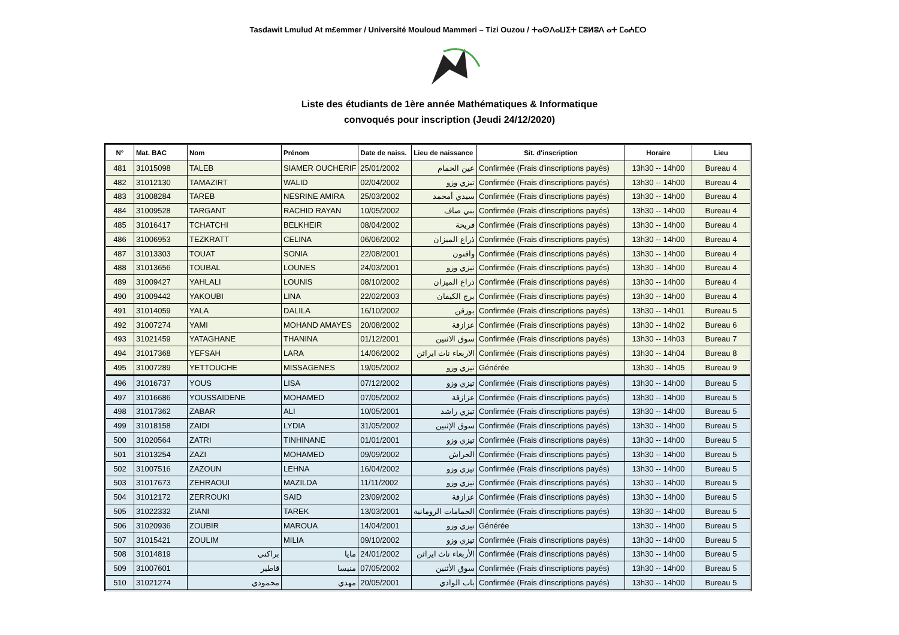Tasdawit Lmulud At m£emmer / Université Mouloud Mammeri – Tizi Ouzou / ⵜⴰⵙⴷⴰⵡⵉⵜ ⵎⵓⵍⵓⴷ ⴰⵜ ⵎⴰⵄⵎⵔ
Liste des étudiants de 1ère année Mathématiques & Informatique
convoqués pour inscription (Jeudi 24/12/2020)
| N° | Mat. BAC | Nom | Prénom | Date de naiss. | Lieu de naissance | Sit. d'inscription | Horaire | Lieu |
| --- | --- | --- | --- | --- | --- | --- | --- | --- |
| 481 | 31015098 | TALEB | SIAMER OUCHERIF | 25/01/2002 | عين الحمام | Confirmée (Frais d'inscriptions payés) | 13h30 -- 14h00 | Bureau 4 |
| 482 | 31012130 | TAMAZIRT | WALID | 02/04/2002 | تيزي وزو | Confirmée (Frais d'inscriptions payés) | 13h30 -- 14h00 | Bureau 4 |
| 483 | 31008284 | TAREB | NESRINE AMIRA | 25/03/2002 | سيدي أمحمد | Confirmée (Frais d'inscriptions payés) | 13h30 -- 14h00 | Bureau 4 |
| 484 | 31009528 | TARGANT | RACHID RAYAN | 10/05/2002 | بني صاف | Confirmée (Frais d'inscriptions payés) | 13h30 -- 14h00 | Bureau 4 |
| 485 | 31016417 | TCHATCHI | BELKHEIR | 08/04/2002 | فريحة | Confirmée (Frais d'inscriptions payés) | 13h30 -- 14h00 | Bureau 4 |
| 486 | 31006953 | TEZKRATT | CELINA | 06/06/2002 | ذراع الميزان | Confirmée (Frais d'inscriptions payés) | 13h30 -- 14h00 | Bureau 4 |
| 487 | 31013303 | TOUAT | SONIA | 22/08/2001 | واقنون | Confirmée (Frais d'inscriptions payés) | 13h30 -- 14h00 | Bureau 4 |
| 488 | 31013656 | TOUBAL | LOUNES | 24/03/2001 | تيزي وزو | Confirmée (Frais d'inscriptions payés) | 13h30 -- 14h00 | Bureau 4 |
| 489 | 31009427 | YAHLALI | LOUNIS | 08/10/2002 | ذراع الميزان | Confirmée (Frais d'inscriptions payés) | 13h30 -- 14h00 | Bureau 4 |
| 490 | 31009442 | YAKOUBI | LINA | 22/02/2003 | برج الكيفان | Confirmée (Frais d'inscriptions payés) | 13h30 -- 14h00 | Bureau 4 |
| 491 | 31014059 | YALA | DALILA | 16/10/2002 | بوزقن | Confirmée (Frais d'inscriptions payés) | 13h30 -- 14h01 | Bureau 5 |
| 492 | 31007274 | YAMI | MOHAND AMAYES | 20/08/2002 | عزازقة | Confirmée (Frais d'inscriptions payés) | 13h30 -- 14h02 | Bureau 6 |
| 493 | 31021459 | YATAGHANE | THANINA | 01/12/2001 | سوق الاثنين | Confirmée (Frais d'inscriptions payés) | 13h30 -- 14h03 | Bureau 7 |
| 494 | 31017368 | YEFSAH | LARA | 14/06/2002 | الاربعاء ناث ايراثن | Confirmée (Frais d'inscriptions payés) | 13h30 -- 14h04 | Bureau 8 |
| 495 | 31007289 | YETTOUCHE | MISSAGENES | 19/05/2002 | تيزي وزو | Générée | 13h30 -- 14h05 | Bureau 9 |
| 496 | 31016737 | YOUS | LISA | 07/12/2002 | تيزي وزو | Confirmée (Frais d'inscriptions payés) | 13h30 -- 14h00 | Bureau 5 |
| 497 | 31016686 | YOUSSAIDENE | MOHAMED | 07/05/2002 | عزازقة | Confirmée (Frais d'inscriptions payés) | 13h30 -- 14h00 | Bureau 5 |
| 498 | 31017362 | ZABAR | ALI | 10/05/2001 | تيزي راشد | Confirmée (Frais d'inscriptions payés) | 13h30 -- 14h00 | Bureau 5 |
| 499 | 31018158 | ZAIDI | LYDIA | 31/05/2002 | سوق الإثنين | Confirmée (Frais d'inscriptions payés) | 13h30 -- 14h00 | Bureau 5 |
| 500 | 31020564 | ZATRI | TINHINANE | 01/01/2001 | تيزي وزو | Confirmée (Frais d'inscriptions payés) | 13h30 -- 14h00 | Bureau 5 |
| 501 | 31013254 | ZAZI | MOHAMED | 09/09/2002 | الحراش | Confirmée (Frais d'inscriptions payés) | 13h30 -- 14h00 | Bureau 5 |
| 502 | 31007516 | ZAZOUN | LEHNA | 16/04/2002 | تيزي وزو | Confirmée (Frais d'inscriptions payés) | 13h30 -- 14h00 | Bureau 5 |
| 503 | 31017673 | ZEHRAOUI | MAZILDA | 11/11/2002 | تيزي وزو | Confirmée (Frais d'inscriptions payés) | 13h30 -- 14h00 | Bureau 5 |
| 504 | 31012172 | ZERROUKI | SAID | 23/09/2002 | عزازقة | Confirmée (Frais d'inscriptions payés) | 13h30 -- 14h00 | Bureau 5 |
| 505 | 31022332 | ZIANI | TAREK | 13/03/2001 | الحمامات الرومانية | Confirmée (Frais d'inscriptions payés) | 13h30 -- 14h00 | Bureau 5 |
| 506 | 31020936 | ZOUBIR | MAROUA | 14/04/2001 | تيزي وزو | Générée | 13h30 -- 14h00 | Bureau 5 |
| 507 | 31015421 | ZOULIM | MILIA | 09/10/2002 | تيزي وزو | Confirmée (Frais d'inscriptions payés) | 13h30 -- 14h00 | Bureau 5 |
| 508 | 31014819 | براكني | مايا | 24/01/2002 | الأربعاء ناث ايراثن | Confirmée (Frais d'inscriptions payés) | 13h30 -- 14h00 | Bureau 5 |
| 509 | 31007601 | قاطير | منيسا | 07/05/2002 | سوق الأثنين | Confirmée (Frais d'inscriptions payés) | 13h30 -- 14h00 | Bureau 5 |
| 510 | 31021274 | محمودي | مهدي | 20/05/2001 | باب الوادي | Confirmée (Frais d'inscriptions payés) | 13h30 -- 14h00 | Bureau 5 |